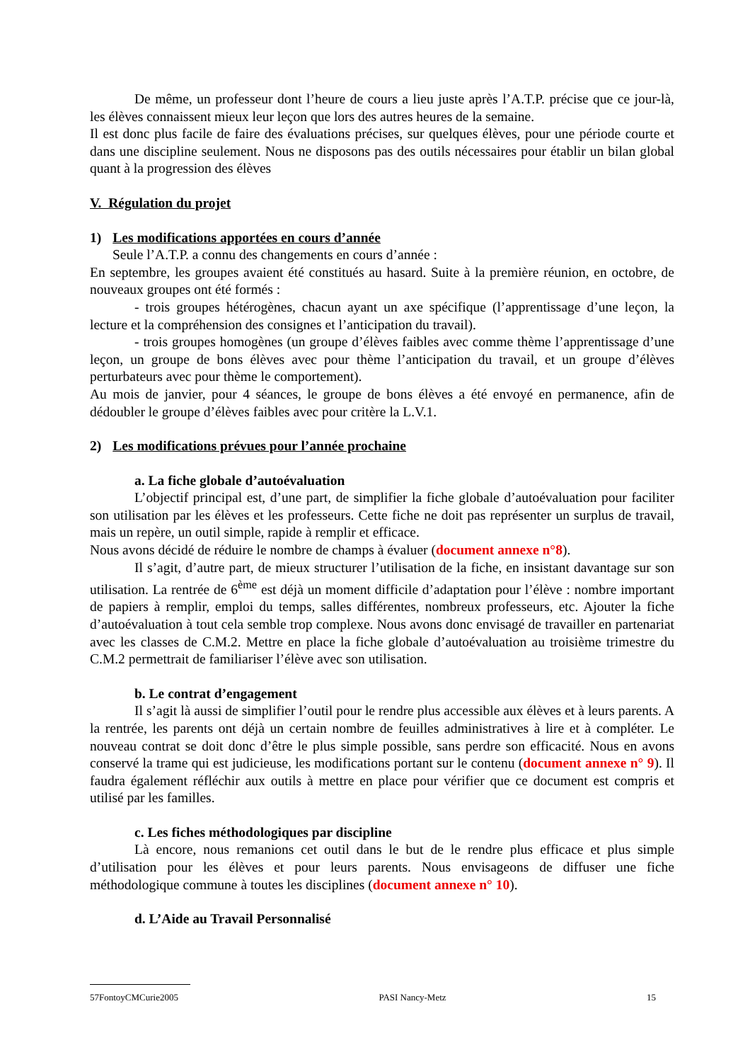De même, un professeur dont l’heure de cours a lieu juste après l’A.T.P. précise que ce jour-là, les élèves connaissent mieux leur leçon que lors des autres heures de la semaine.
Il est donc plus facile de faire des évaluations précises, sur quelques élèves, pour une période courte et dans une discipline seulement. Nous ne disposons pas des outils nécessaires pour établir un bilan global quant à la progression des élèves
V. Régulation du projet
1) Les modifications apportées en cours d’année
Seule l’A.T.P. a connu des changements en cours d’année :
En septembre, les groupes avaient été constitués au hasard. Suite à la première réunion, en octobre, de nouveaux groupes ont été formés :
- trois groupes hétérogènes, chacun ayant un axe spécifique (l’apprentissage d’une leçon, la lecture et la compréhension des consignes et l’anticipation du travail).
- trois groupes homogènes (un groupe d’élèves faibles avec comme thème l’apprentissage d’une leçon, un groupe de bons élèves avec pour thème l’anticipation du travail, et un groupe d’élèves perturbateurs avec pour thème le comportement).
Au mois de janvier, pour 4 séances, le groupe de bons élèves a été envoyé en permanence, afin de dédoubler le groupe d’élèves faibles avec pour critère la L.V.1.
2) Les modifications prévues pour l’année prochaine
a. La fiche globale d’autoévaluation
L’objectif principal est, d’une part, de simplifier la fiche globale d’autoévaluation pour faciliter son utilisation par les élèves et les professeurs. Cette fiche ne doit pas représenter un surplus de travail, mais un repère, un outil simple, rapide à remplir et efficace.
Nous avons décidé de réduire le nombre de champs à évaluer (document annexe n°8).
Il s’agit, d’autre part, de mieux structurer l’utilisation de la fiche, en insistant davantage sur son utilisation. La rentrée de 6<sup>ème</sup> est déjà un moment difficile d’adaptation pour l’élève : nombre important de papiers à remplir, emploi du temps, salles différentes, nombreux professeurs, etc. Ajouter la fiche d’autoévaluation à tout cela semble trop complexe. Nous avons donc envisagé de travailler en partenariat avec les classes de C.M.2. Mettre en place la fiche globale d’autoévaluation au troisième trimestre du C.M.2 permettrait de familiariser l’élève avec son utilisation.
b. Le contrat d’engagement
Il s’agit là aussi de simplifier l’outil pour le rendre plus accessible aux élèves et à leurs parents. A la rentrée, les parents ont déjà un certain nombre de feuilles administratives à lire et à compléter. Le nouveau contrat se doit donc d’être le plus simple possible, sans perdre son efficacité. Nous en avons conservé la trame qui est judicieuse, les modifications portant sur le contenu (document annexe n° 9). Il faudra également réfléchir aux outils à mettre en place pour vérifier que ce document est compris et utilisé par les familles.
c. Les fiches méthodologiques par discipline
Là encore, nous remanions cet outil dans le but de le rendre plus efficace et plus simple d’utilisation pour les élèves et pour leurs parents. Nous envisageons de diffuser une fiche méthodologique commune à toutes les disciplines (document annexe n° 10).
d. L’Aide au Travail Personnalisé
57FontoyCMCurie2005 PASI Nancy-Metz 15